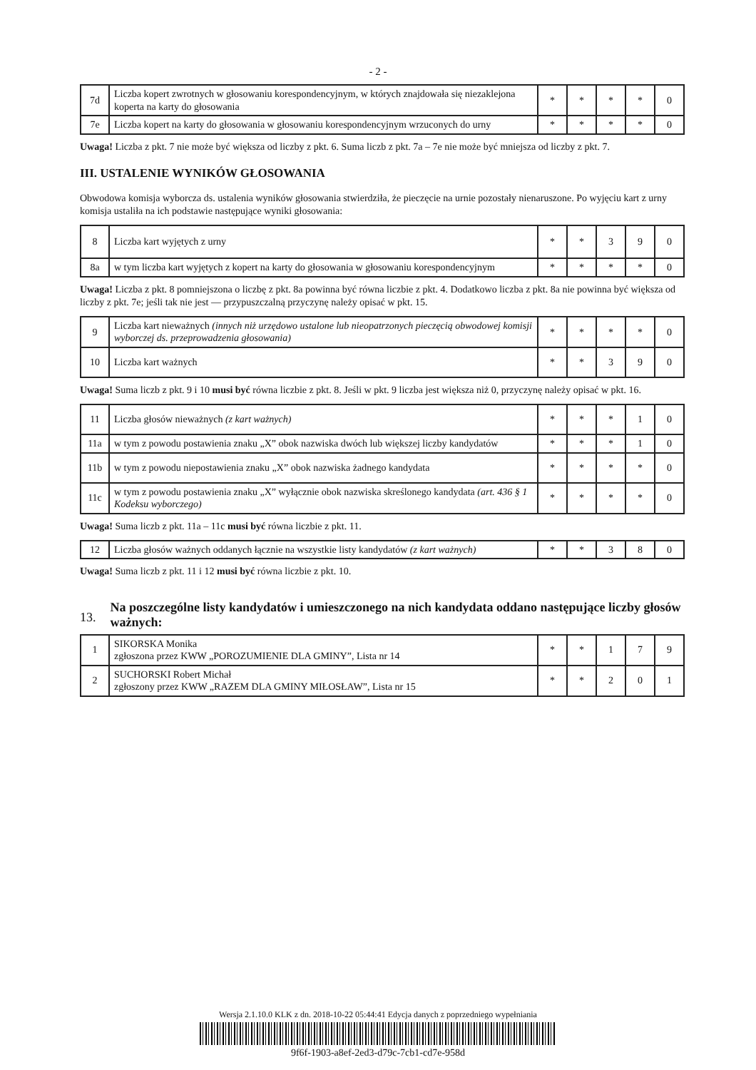- 2 -
| 7d | Liczba kopert zwrotnych w głosowaniu korespondencyjnym, w których znajdowała się niezaklejona koperta na karty do głosowania | * | * | * | * | 0 |
| 7e | Liczba kopert na karty do głosowania w głosowaniu korespondencyjnym wrzuconych do urny | * | * | * | * | 0 |
Uwaga! Liczba z pkt. 7 nie może być większa od liczby z pkt. 6. Suma liczb z pkt. 7a – 7e nie może być mniejsza od liczby z pkt. 7.
III. USTALENIE WYNIKÓW GŁOSOWANIA
Obwodowa komisja wyborcza ds. ustalenia wyników głosowania stwierdziła, że pieczęcie na urnie pozostały nienaruszone. Po wyjęciu kart z urny komisja ustaliła na ich podstawie następujące wyniki głosowania:
| 8 | Liczba kart wyjętych z urny | * | * | 3 | 9 | 0 |
| 8a | w tym liczba kart wyjętych z kopert na karty do głosowania w głosowaniu korespondencyjnym | * | * | * | * | 0 |
Uwaga! Liczba z pkt. 8 pomniejszona o liczbę z pkt. 8a powinna być równa liczbie z pkt. 4. Dodatkowo liczba z pkt. 8a nie powinna być większa od liczby z pkt. 7e; jeśli tak nie jest — przypuszczalną przyczynę należy opisać w pkt. 15.
| 9 | Liczba kart nieważnych (innych niż urzędowo ustalone lub nieopatrzonych pieczęcią obwodowej komisji wyborczej ds. przeprowadzenia głosowania) | * | * | * | * | 0 |
| 10 | Liczba kart ważnych | * | * | 3 | 9 | 0 |
Uwaga! Suma liczb z pkt. 9 i 10 musi być równa liczbie z pkt. 8. Jeśli w pkt. 9 liczba jest większa niż 0, przyczynę należy opisać w pkt. 16.
| 11 | Liczba głosów nieważnych (z kart ważnych) | * | * | * | 1 | 0 |
| 11a | w tym z powodu postawienia znaku „X” obok nazwiska dwóch lub większej liczby kandydatów | * | * | * | 1 | 0 |
| 11b | w tym z powodu niepostawienia znaku „X” obok nazwiska żadnego kandydata | * | * | * | * | 0 |
| 11c | w tym z powodu postawienia znaku „X” wyłącznie obok nazwiska skreślonego kandydata (art. 436 § 1 Kodeksu wyborczego) | * | * | * | * | 0 |
Uwaga! Suma liczb z pkt. 11a – 11c musi być równa liczbie z pkt. 11.
| 12 | Liczba głosów ważnych oddanych łącznie na wszystkie listy kandydatów (z kart ważnych) | * | * | 3 | 8 | 0 |
Uwaga! Suma liczb z pkt. 11 i 12 musi być równa liczbie z pkt. 10.
13. Na poszczególne listy kandydatów i umieszczonego na nich kandydata oddano następujące liczby głosów ważnych:
| 1 | SIKORSKA Monika zgłoszona przez KWW „POROZUMIENIE DLA GMINY”, Lista nr 14 | * | * | 1 | 7 | 9 |
| 2 | SUCHORSKI Robert Michał zgłoszony przez KWW „RAZEM DLA GMINY MIŁOSŁAW”, Lista nr 15 | * | * | 2 | 0 | 1 |
Wersja 2.1.10.0 KLK z dn. 2018-10-22 05:44:41 Edycja danych z poprzedniego wypełniania
9f6f-1903-a8ef-2ed3-d79c-7cb1-cd7e-958d